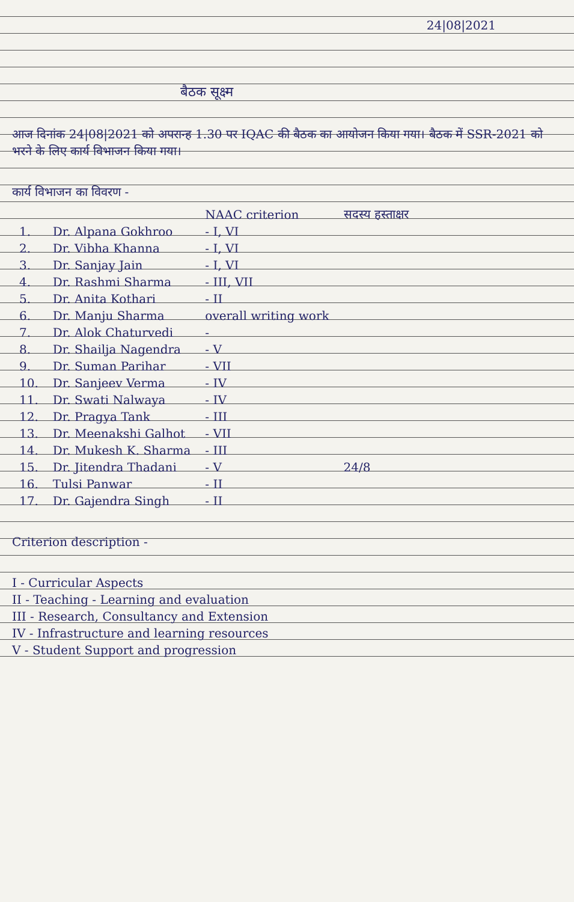24|08|2021
बैठक सूक्ष्म
आज दिनांक 24|08|2021 को अपरान्ह 1.30 पर IQAC की बैठक का आयोजन किया गया। बैठक में SSR-2021 को भरने के लिए कार्य विभाजन किया गया।
कार्य विभाजन का विवरण -
| | | NAAC criterion | सदस्य हस्ताक्षर |
| --- | --- | --- | --- |
| 1. | Dr. Alpana Gokhroo | - I, VI | |
| 2. | Dr. Vibha Khanna | - I, VI | |
| 3. | Dr. Sanjay Jain | - I, VI | |
| 4. | Dr. Rashmi Sharma | - III, VII | |
| 5. | Dr. Anita Kothari | - II | |
| 6. | Dr. Manju Sharma | overall writing work | |
| 7. | Dr. Alok Chaturvedi | - | |
| 8. | Dr. Shailja Nagendra | - V | |
| 9. | Dr. Suman Parihar | - VII | |
| 10. | Dr. Sanjeev Verma | - IV | |
| 11. | Dr. Swati Nalwaya | - IV | |
| 12. | Dr. Pragya Tank | - III | |
| 13. | Dr. Meenakshi Galhot | - VII | |
| 14. | Dr. Mukesh K. Sharma | - III | |
| 15. | Dr. Jitendra Thadani | - V | 24/8 |
| 16. | Tulsi Panwar | - II | |
| 17. | Dr. Gajendra Singh | - II | |
Criterion description -
I - Curricular Aspects
II - Teaching - Learning and evaluation
III - Research, Consultancy and Extension
IV - Infrastructure and learning resources
V - Student Support and progression